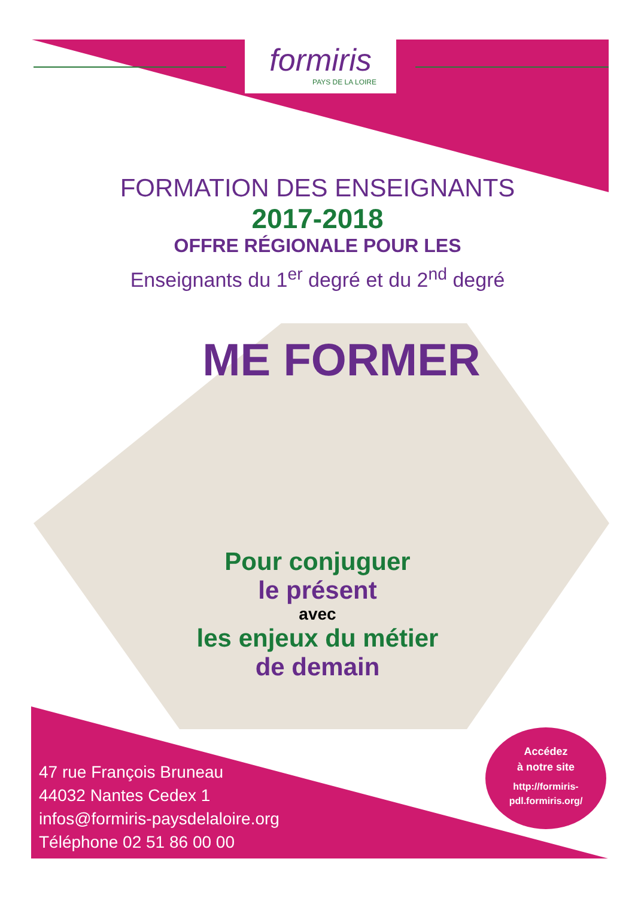formiris
PAYS DE LA LOIRE
FORMATION DES ENSEIGNANTS
2017-2018
OFFRE RÉGIONALE POUR LES
Enseignants du 1<sup>er</sup> degré et du 2<sup>nd</sup> degré
ME FORMER
Pour conjuguer
le présent
avec
les enjeux du métier
de demain
47 rue François Bruneau
44032 Nantes Cedex 1
infos@formiris-paysdelaloire.org
Téléphone 02 51 86 00 00
Accédez
à notre site
http://formiris-
pdl.formiris.org/